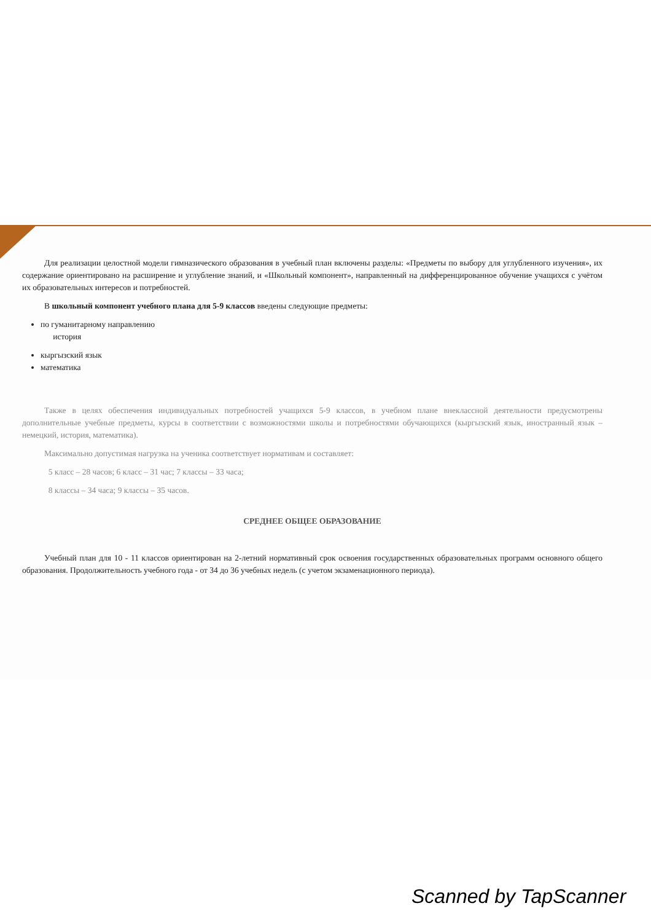Для реализации целостной модели гимназического образования в учебный план включены разделы: «Предметы по выбору для углубленного изучения», их содержание ориентировано на расширение и углубление знаний, и «Школьный компонент», направленный на дифференцированное обучение учащихся с учётом их образовательных интересов и потребностей.
В школьный компонент учебного плана для 5-9 классов введены следующие предметы:
по гуманитарному направлению
история
кыргызский язык
математика
Также в целях обеспечения индивидуальных потребностей учащихся 5-9 классов, в учебном плане внеклассной деятельности предусмотрены дополнительные учебные предметы, курсы в соответствии с возможностями школы и потребностями обучающихся (кыргызский язык, иностранный язык – немецкий, история, математика).
Максимально допустимая нагрузка на ученика соответствует нормативам и составляет:
5 класс – 28 часов; 6 класс – 31 час; 7 классы – 33 часа;
8 классы – 34 часа; 9 классы – 35 часов.
СРЕДНЕЕ ОБЩЕЕ ОБРАЗОВАНИЕ
Учебный план для 10 - 11 классов ориентирован на 2-летний нормативный срок освоения государственных образовательных программ основного общего образования. Продолжительность учебного года - от 34 до 36 учебных недель (с учетом экзаменационного периода).
Scanned by TapScanner